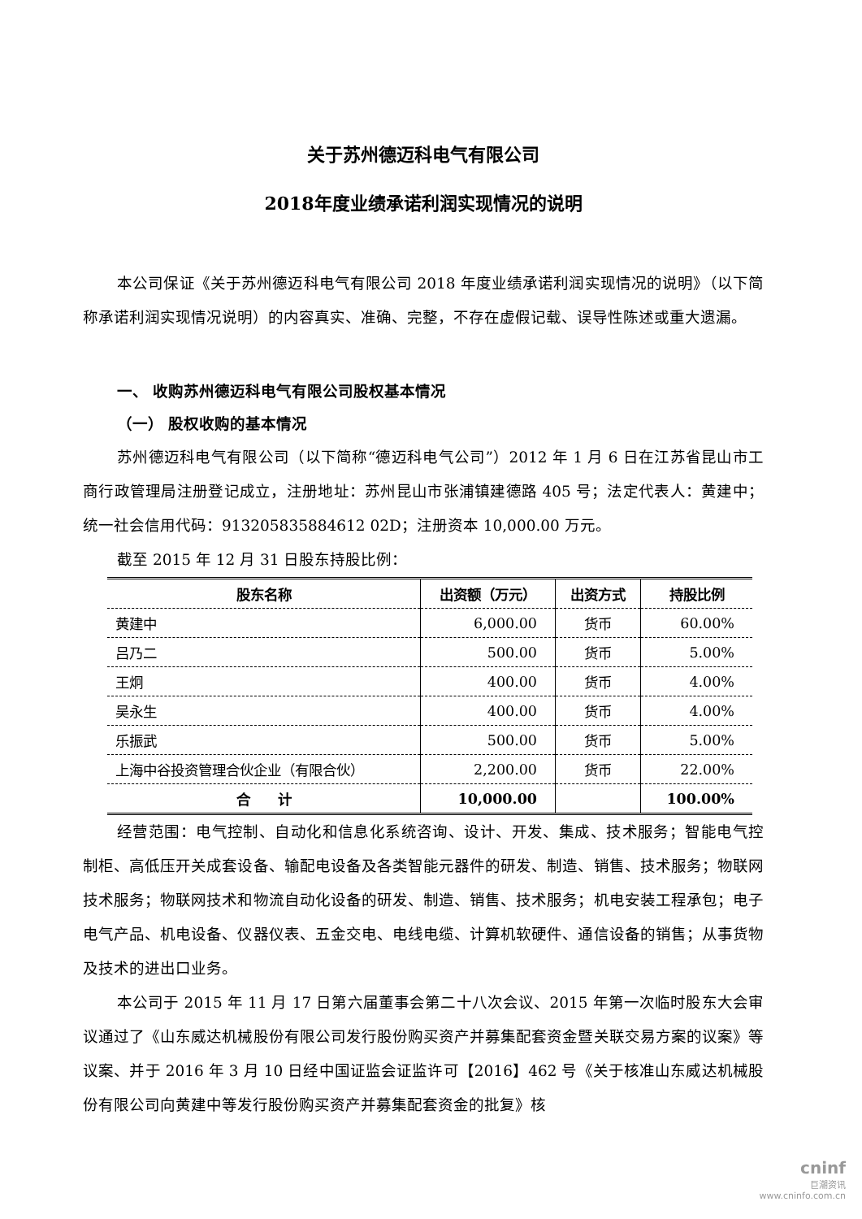关于苏州德迈科电气有限公司
2018年度业绩承诺利润实现情况的说明
本公司保证《关于苏州德迈科电气有限公司 2018 年度业绩承诺利润实现情况的说明》（以下简称承诺利润实现情况说明）的内容真实、准确、完整，不存在虚假记载、误导性陈述或重大遗漏。
一、 收购苏州德迈科电气有限公司股权基本情况
（一） 股权收购的基本情况
苏州德迈科电气有限公司（以下简称“德迈科电气公司”）2012 年 1 月 6 日在江苏省昆山市工商行政管理局注册登记成立，注册地址：苏州昆山市张浦镇建德路 405 号；法定代表人：黄建中；统一社会信用代码：913205835884612 02D；注册资本 10,000.00 万元。
截至 2015 年 12 月 31 日股东持股比例：
| 股东名称 | 出资额（万元） | 出资方式 | 持股比例 |
| --- | --- | --- | --- |
| 黄建中 | 6,000.00 | 货币 | 60.00% |
| 吕乃二 | 500.00 | 货币 | 5.00% |
| 王炯 | 400.00 | 货币 | 4.00% |
| 吴永生 | 400.00 | 货币 | 4.00% |
| 乐振武 | 500.00 | 货币 | 5.00% |
| 上海中谷投资管理合伙企业（有限合伙） | 2,200.00 | 货币 | 22.00% |
| 合 计 | 10,000.00 | | 100.00% |
经营范围：电气控制、自动化和信息化系统咨询、设计、开发、集成、技术服务；智能电气控制柜、高低压开关成套设备、输配电设备及各类智能元器件的研发、制造、销售、技术服务；物联网技术服务；物联网技术和物流自动化设备的研发、制造、销售、技术服务；机电安装工程承包；电子电气产品、机电设备、仪器仪表、五金交电、电线电缆、计算机软硬件、通信设备的销售；从事货物及技术的进出口业务。
本公司于 2015 年 11 月 17 日第六届董事会第二十八次会议、2015 年第一次临时股东大会审议通过了《山东威达机械股份有限公司发行股份购买资产并募集配套资金暨关联交易方案的议案》等议案、并于 2016 年 3 月 10 日经中国证监会证监许可【2016】462 号《关于核准山东威达机械股份有限公司向黄建中等发行股份购买资产并募集配套资金的批复》核
cninf
巨潮资讯
www.cninfo.com.cn